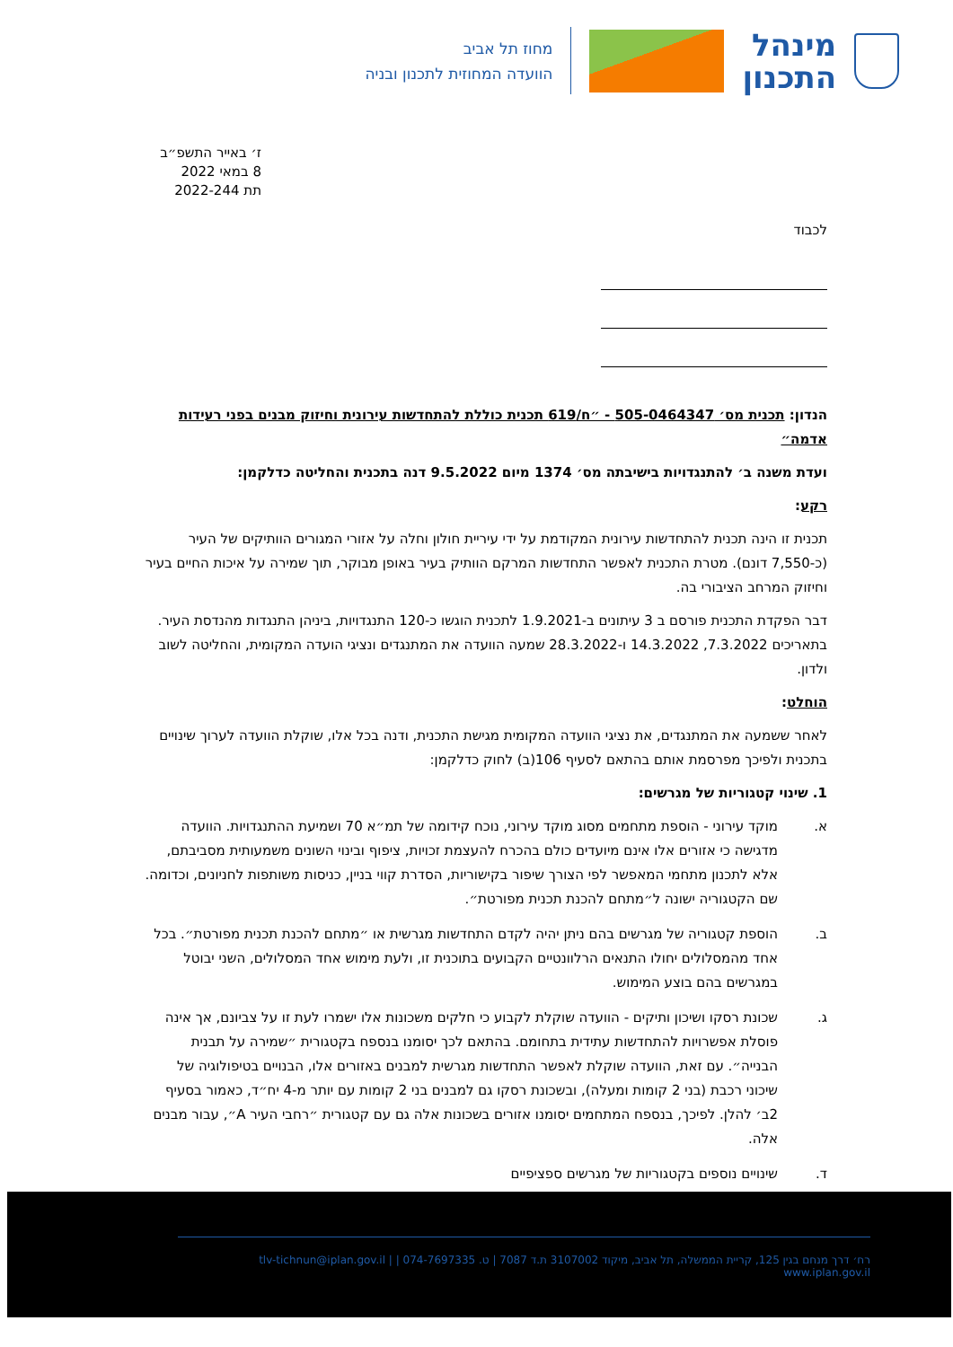מינהל
התכנון
מחוז תל אביב
הוועדה המחוזית לתכנון ובניה
ז׳ באייר התשפ״ב
8 במאי 2022
תת 2022-244
לכבוד
הנדון: תכנית מס׳ 505-0464347 - ״ח/619 תכנית כוללת להתחדשות עירונית וחיזוק מבנים בפני רעידות אדמה״
ועדת משנה ב׳ להתנגדויות בישיבתה מס׳ 1374 מיום 9.5.2022 דנה בתכנית והחליטה כדלקמן:
רקע:
תכנית זו הינה תכנית להתחדשות עירונית המקודמת על ידי עיריית חולון וחלה על אזורי המגורים הוותיקים של העיר (כ-7,550 דונם). מטרת התכנית לאפשר התחדשות המרקם הוותיק בעיר באופן מבוקר, תוך שמירה על איכות החיים בעיר וחיזוק המרחב הציבורי בה.
דבר הפקדת התכנית פורסם ב 3 עיתונים ב-1.9.2021 לתכנית הוגשו כ-120 התנגדויות, ביניהן התנגדות מהנדסת העיר. בתאריכים 7.3.2022, 14.3.2022 ו-28.3.2022 שמעה הוועדה את המתנגדים ונציגי הועדה המקומית, והחליטה לשוב ולדון.
הוחלט:
לאחר ששמעה את המתנגדים, את נציגי הוועדה המקומית מגישת התכנית, ודנה בכל אלו, שוקלת הוועדה לערוך שינויים בתכנית ולפיכך מפרסמת אותם בהתאם לסעיף 106(ב) לחוק כדלקמן:
1. שינוי קטגוריות של מגרשים:
א. מוקד עירוני - הוספת מתחמים מסוג מוקד עירוני, נוכח קידומה של תמ״א 70 ושמיעת ההתנגדויות. הוועדה מדגישה כי אזורים אלו אינם מיועדים כולם בהכרח להעצמת זכויות, ציפוף ובינוי השונים משמעותית מסביבתם, אלא לתכנון מתחמי המאפשר לפי הצורך שיפור בקישוריות, הסדרת קווי בניין, כניסות משותפות לחניונים, וכדומה. שם הקטגוריה ישונה ל״מתחם להכנת תכנית מפורטת״.
ב. הוספת קטגוריה של מגרשים בהם ניתן יהיה לקדם התחדשות מגרשית או ״מתחם להכנת תכנית מפורטת״. בכל אחד מהמסלולים יחולו התנאים הרלוונטיים הקבועים בתוכנית זו, ולעת מימוש אחד המסלולים, השני יבוטל במגרשים בהם בוצע המימוש.
ג. שכונת רסקו ושיכון ותיקים - הוועדה שוקלת לקבוע כי חלקים משכונות אלו ישמרו לעת זו על צביונם, אך אינה פוסלת אפשרויות להתחדשות עתידית בתחומם. בהתאם לכך יסומנו בנספח בקטגורית ״שמירה על תבנית הבנייה״. עם זאת, הוועדה שוקלת לאפשר התחדשות מגרשית למבנים באזורים אלו, הבנויים בטיפולוגיה של שיכוני רכבת (בני 2 קומות ומעלה), ובשכונת רסקו גם למבנים בני 2 קומות עם יותר מ-4 יח״ד, כאמור בסעיף 2ב׳ להלן. לפיכך, בנספח המתחמים יסומנו אזורים בשכונות אלה גם עם קטגורית ״רחבי העיר A״, עבור מבנים אלה.
ד. שינויים נוספים בקטגוריות של מגרשים ספציפיים
רח׳ דרך מנחם בגין 125, קריית הממשלה, תל אביב, מיקוד 3107002 ת.ד 7087 | ט. 074-7697335 | tlv-tichnun@iplan.gov.il | www.iplan.gov.il